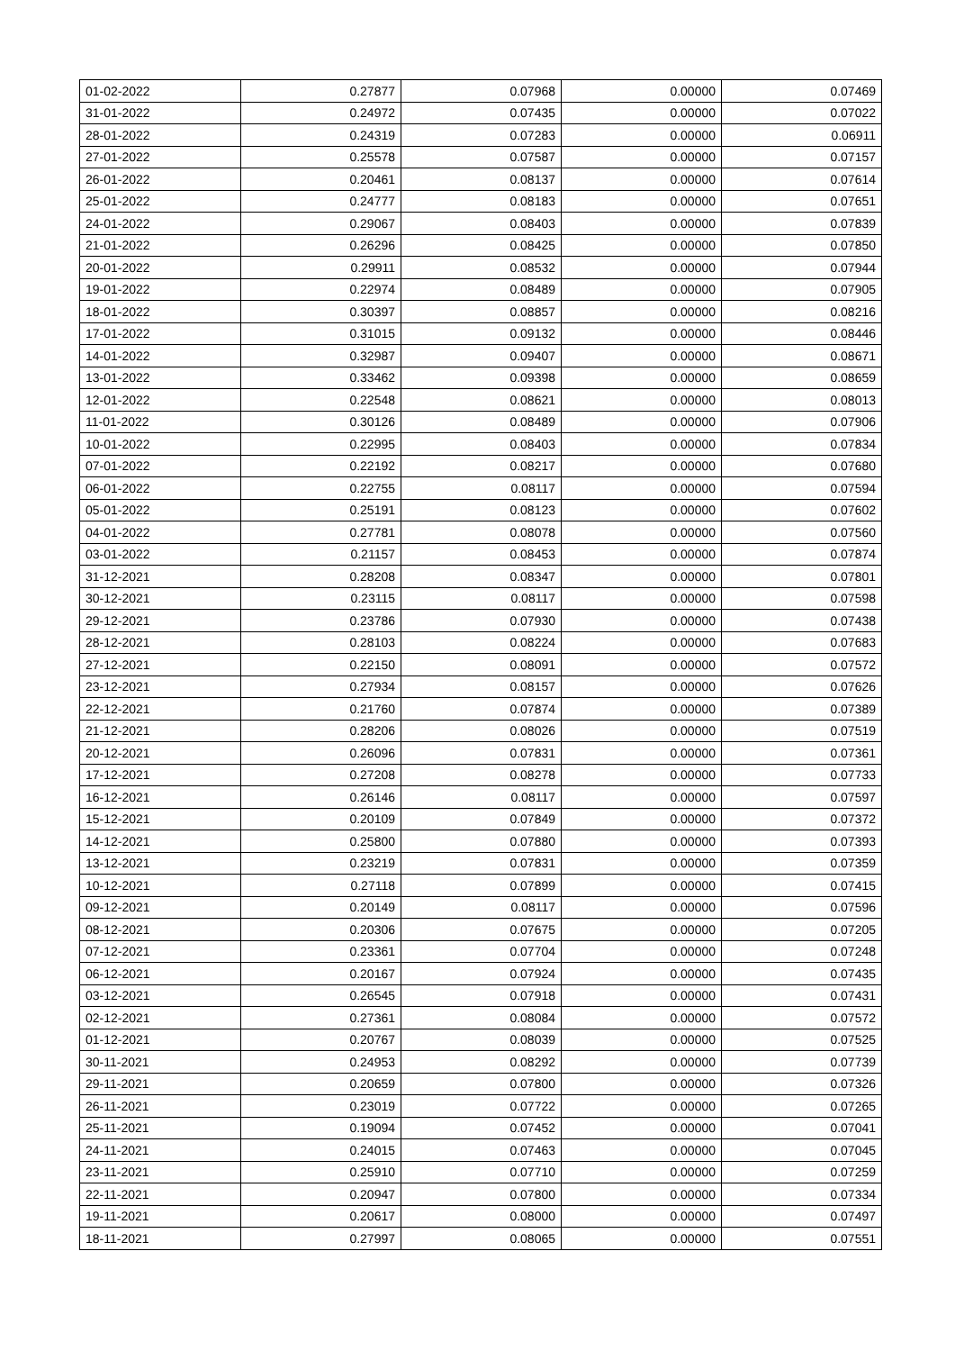| 01-02-2022 | 0.27877 | 0.07968 | 0.00000 | 0.07469 |
| 31-01-2022 | 0.24972 | 0.07435 | 0.00000 | 0.07022 |
| 28-01-2022 | 0.24319 | 0.07283 | 0.00000 | 0.06911 |
| 27-01-2022 | 0.25578 | 0.07587 | 0.00000 | 0.07157 |
| 26-01-2022 | 0.20461 | 0.08137 | 0.00000 | 0.07614 |
| 25-01-2022 | 0.24777 | 0.08183 | 0.00000 | 0.07651 |
| 24-01-2022 | 0.29067 | 0.08403 | 0.00000 | 0.07839 |
| 21-01-2022 | 0.26296 | 0.08425 | 0.00000 | 0.07850 |
| 20-01-2022 | 0.29911 | 0.08532 | 0.00000 | 0.07944 |
| 19-01-2022 | 0.22974 | 0.08489 | 0.00000 | 0.07905 |
| 18-01-2022 | 0.30397 | 0.08857 | 0.00000 | 0.08216 |
| 17-01-2022 | 0.31015 | 0.09132 | 0.00000 | 0.08446 |
| 14-01-2022 | 0.32987 | 0.09407 | 0.00000 | 0.08671 |
| 13-01-2022 | 0.33462 | 0.09398 | 0.00000 | 0.08659 |
| 12-01-2022 | 0.22548 | 0.08621 | 0.00000 | 0.08013 |
| 11-01-2022 | 0.30126 | 0.08489 | 0.00000 | 0.07906 |
| 10-01-2022 | 0.22995 | 0.08403 | 0.00000 | 0.07834 |
| 07-01-2022 | 0.22192 | 0.08217 | 0.00000 | 0.07680 |
| 06-01-2022 | 0.22755 | 0.08117 | 0.00000 | 0.07594 |
| 05-01-2022 | 0.25191 | 0.08123 | 0.00000 | 0.07602 |
| 04-01-2022 | 0.27781 | 0.08078 | 0.00000 | 0.07560 |
| 03-01-2022 | 0.21157 | 0.08453 | 0.00000 | 0.07874 |
| 31-12-2021 | 0.28208 | 0.08347 | 0.00000 | 0.07801 |
| 30-12-2021 | 0.23115 | 0.08117 | 0.00000 | 0.07598 |
| 29-12-2021 | 0.23786 | 0.07930 | 0.00000 | 0.07438 |
| 28-12-2021 | 0.28103 | 0.08224 | 0.00000 | 0.07683 |
| 27-12-2021 | 0.22150 | 0.08091 | 0.00000 | 0.07572 |
| 23-12-2021 | 0.27934 | 0.08157 | 0.00000 | 0.07626 |
| 22-12-2021 | 0.21760 | 0.07874 | 0.00000 | 0.07389 |
| 21-12-2021 | 0.28206 | 0.08026 | 0.00000 | 0.07519 |
| 20-12-2021 | 0.26096 | 0.07831 | 0.00000 | 0.07361 |
| 17-12-2021 | 0.27208 | 0.08278 | 0.00000 | 0.07733 |
| 16-12-2021 | 0.26146 | 0.08117 | 0.00000 | 0.07597 |
| 15-12-2021 | 0.20109 | 0.07849 | 0.00000 | 0.07372 |
| 14-12-2021 | 0.25800 | 0.07880 | 0.00000 | 0.07393 |
| 13-12-2021 | 0.23219 | 0.07831 | 0.00000 | 0.07359 |
| 10-12-2021 | 0.27118 | 0.07899 | 0.00000 | 0.07415 |
| 09-12-2021 | 0.20149 | 0.08117 | 0.00000 | 0.07596 |
| 08-12-2021 | 0.20306 | 0.07675 | 0.00000 | 0.07205 |
| 07-12-2021 | 0.23361 | 0.07704 | 0.00000 | 0.07248 |
| 06-12-2021 | 0.20167 | 0.07924 | 0.00000 | 0.07435 |
| 03-12-2021 | 0.26545 | 0.07918 | 0.00000 | 0.07431 |
| 02-12-2021 | 0.27361 | 0.08084 | 0.00000 | 0.07572 |
| 01-12-2021 | 0.20767 | 0.08039 | 0.00000 | 0.07525 |
| 30-11-2021 | 0.24953 | 0.08292 | 0.00000 | 0.07739 |
| 29-11-2021 | 0.20659 | 0.07800 | 0.00000 | 0.07326 |
| 26-11-2021 | 0.23019 | 0.07722 | 0.00000 | 0.07265 |
| 25-11-2021 | 0.19094 | 0.07452 | 0.00000 | 0.07041 |
| 24-11-2021 | 0.24015 | 0.07463 | 0.00000 | 0.07045 |
| 23-11-2021 | 0.25910 | 0.07710 | 0.00000 | 0.07259 |
| 22-11-2021 | 0.20947 | 0.07800 | 0.00000 | 0.07334 |
| 19-11-2021 | 0.20617 | 0.08000 | 0.00000 | 0.07497 |
| 18-11-2021 | 0.27997 | 0.08065 | 0.00000 | 0.07551 |